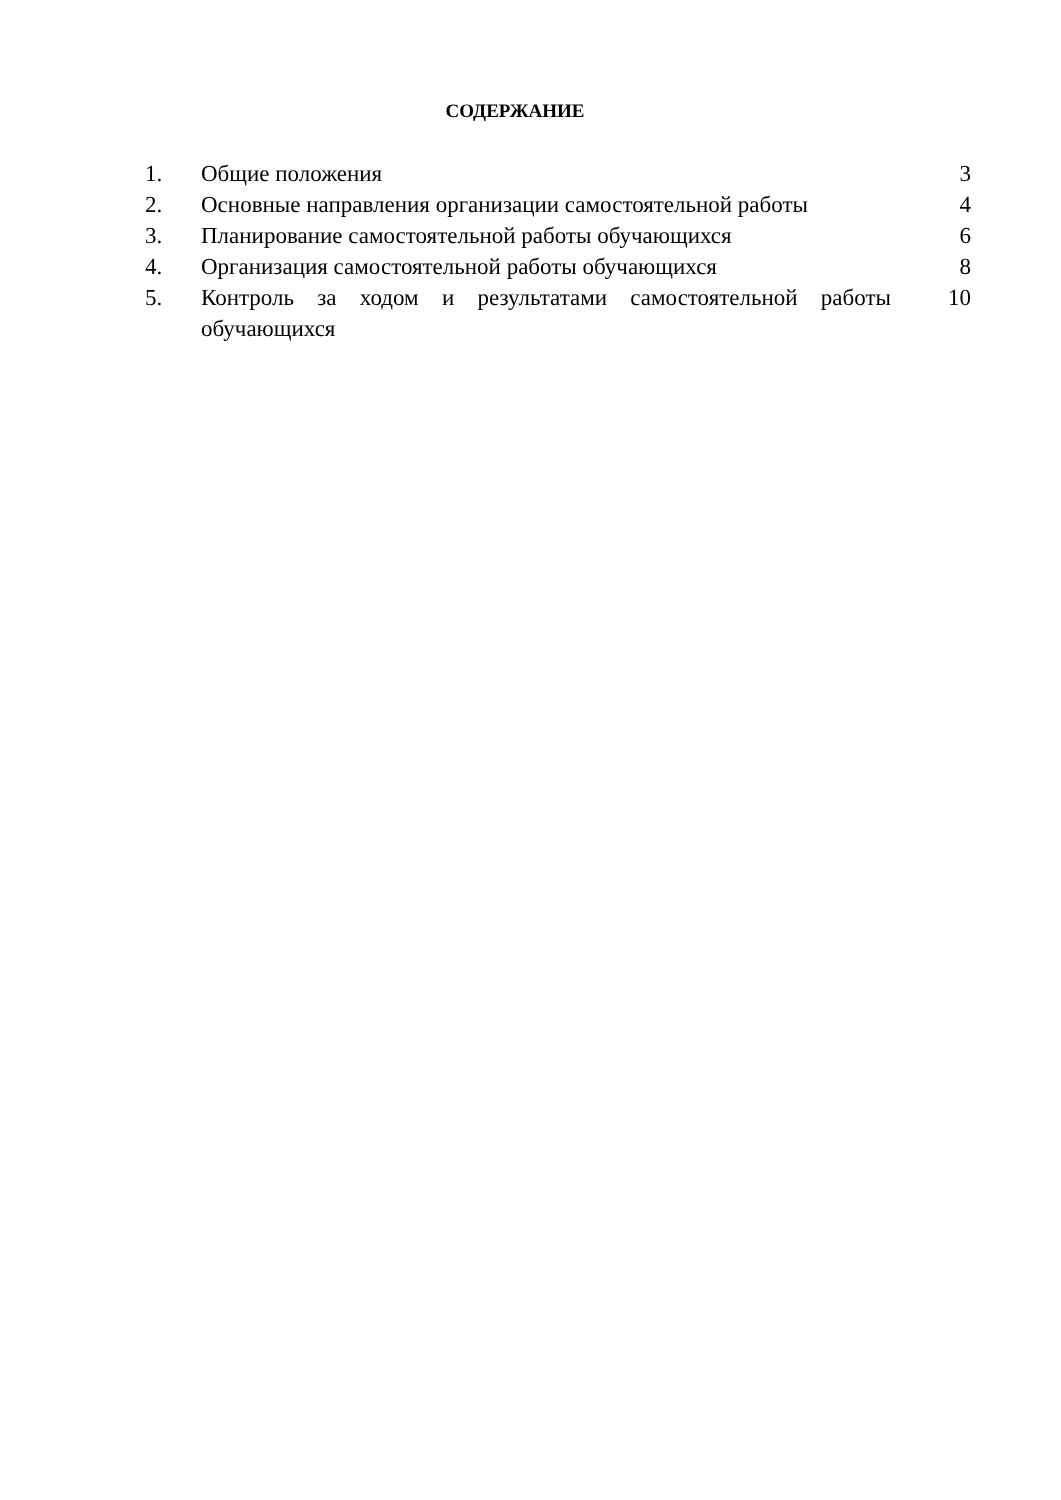СОДЕРЖАНИЕ
| 1. | Общие положения | 3 |
| 2. | Основные направления организации самостоятельной работы | 4 |
| 3. | Планирование самостоятельной работы обучающихся | 6 |
| 4. | Организация самостоятельной работы обучающихся | 8 |
| 5. | Контроль за ходом и результатами самостоятельной работы обучающихся | 10 |